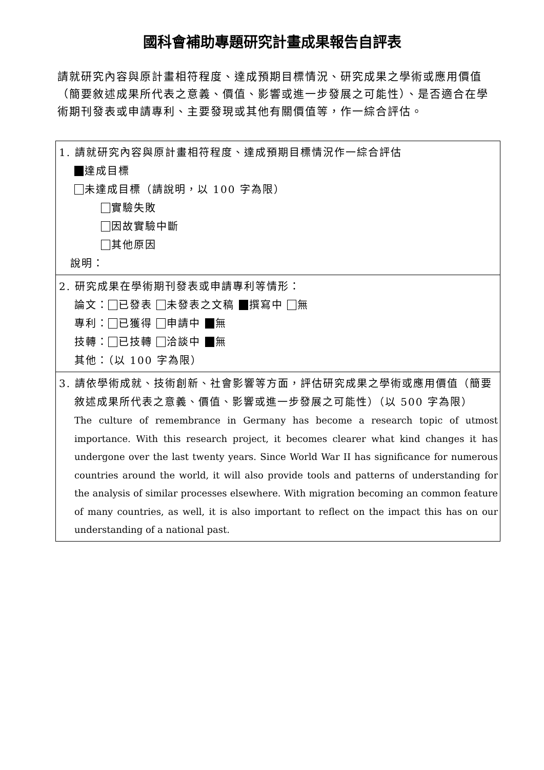國科會補助專題研究計畫成果報告自評表
請就研究內容與原計畫相符程度、達成預期目標情況、研究成果之學術或應用價值（簡要敘述成果所代表之意義、價值、影響或進一步發展之可能性）、是否適合在學術期刊發表或申請專利、主要發現或其他有關價值等，作一綜合評估。
| 1. 請就研究內容與原計畫相符程度、達成預期目標情況作一綜合評估 達成目標 未達成目標（請說明，以 100 字為限） 實驗失敗 因故實驗中斷 其他原因 說明： |
| 2. 研究成果在學術期刊發表或申請專利等情形： 論文： 已發表 未發表之文稿 撰寫中 無 專利： 已獲得 申請中 無 技轉： 已技轉 洽談中 無 其他：（以 100 字為限） |
| 3. 請依學術成就、技術創新、社會影響等方面，評估研究成果之學術或應用價值（簡要敘述成果所代表之意義、價值、影響或進一步發展之可能性）（以 500 字為限） The culture of remembrance in Germany has become a research topic of utmost importance. With this research project, it becomes clearer what kind changes it has undergone over the last twenty years. Since World War II has significance for numerous countries around the world, it will also provide tools and patterns of understanding for the analysis of similar processes elsewhere. With migration becoming an common feature of many countries, as well, it is also important to reflect on the impact this has on our understanding of a national past. |